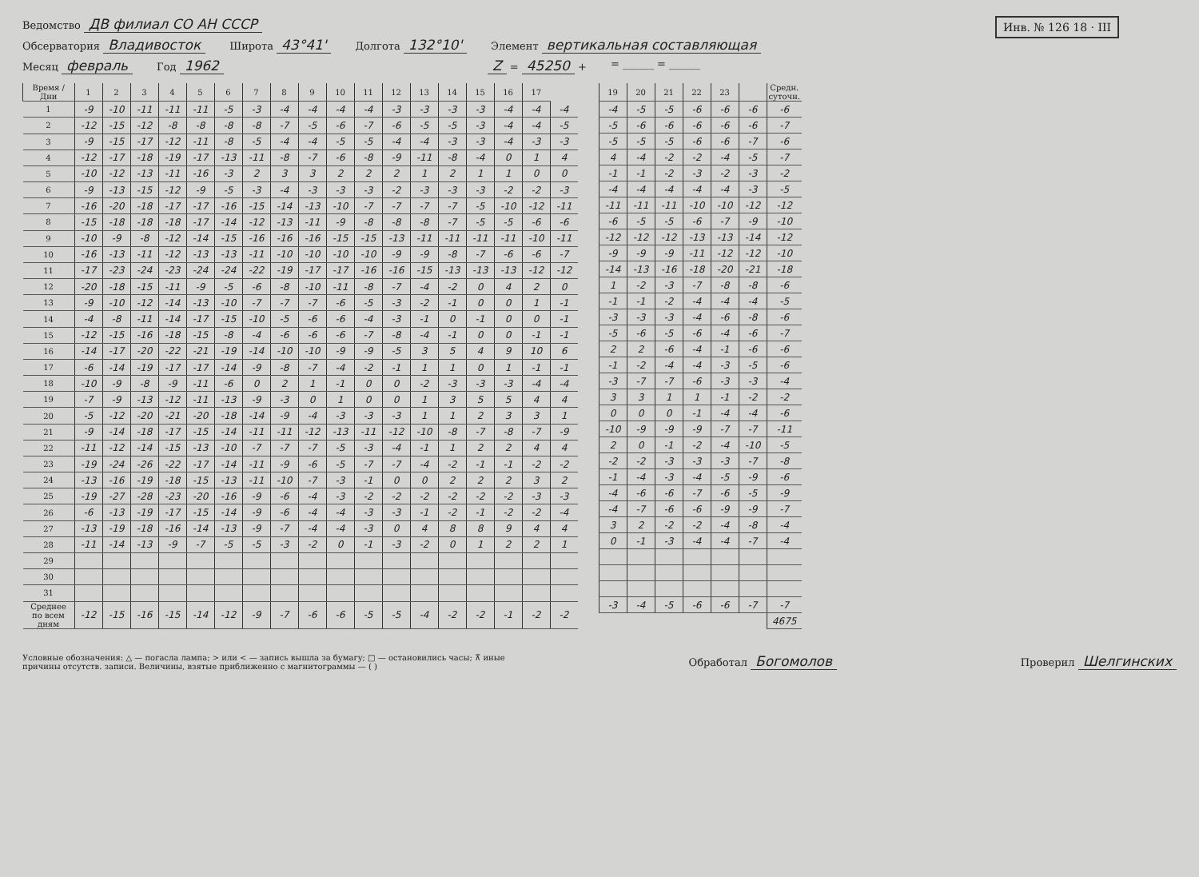Инв. № 126 18 · III
Ведомство ДВ филиал СО АН СССР
Обсерватория Владивосток Широта 43°41' Долгота 132°10' Элемент вертикальная составляющая
Месяц февраль Год 1962 Z = 45250 + = ______ = ______
| Время / Дни | 1 | 2 | 3 | 4 | 5 | 6 | 7 | 8 | 9 | 10 | 11 | 12 | 13 | 14 | 15 | 16 | 17 | |
| --- | --- | --- | --- | --- | --- | --- | --- | --- | --- | --- | --- | --- | --- | --- | --- | --- | --- | --- |
| 1 | -9 | -10 | -11 | -11 | -11 | -5 | -3 | -4 | -4 | -4 | -4 | -3 | -3 | -3 | -3 | -4 | -4 | -4 |
| 2 | -12 | -15 | -12 | -8 | -8 | -8 | -8 | -7 | -5 | -6 | -7 | -6 | -5 | -5 | -3 | -4 | -4 | -5 |
| 3 | -9 | -15 | -17 | -12 | -11 | -8 | -5 | -4 | -4 | -5 | -5 | -4 | -4 | -3 | -3 | -4 | -3 | -3 |
| 4 | -12 | -17 | -18 | -19 | -17 | -13 | -11 | -8 | -7 | -6 | -8 | -9 | -11 | -8 | -4 | 0 | 1 | 4 |
| 5 | -10 | -12 | -13 | -11 | -16 | -3 | 2 | 3 | 3 | 2 | 2 | 2 | 1 | 2 | 1 | 1 | 0 | 0 |
| 6 | -9 | -13 | -15 | -12 | -9 | -5 | -3 | -4 | -3 | -3 | -3 | -2 | -3 | -3 | -3 | -2 | -2 | -3 |
| 7 | -16 | -20 | -18 | -17 | -17 | -16 | -15 | -14 | -13 | -10 | -7 | -7 | -7 | -7 | -5 | -10 | -12 | -11 |
| 8 | -15 | -18 | -18 | -18 | -17 | -14 | -12 | -13 | -11 | -9 | -8 | -8 | -8 | -7 | -5 | -5 | -6 | -6 |
| 9 | -10 | -9 | -8 | -12 | -14 | -15 | -16 | -16 | -16 | -15 | -15 | -13 | -11 | -11 | -11 | -11 | -10 | -11 |
| 10 | -16 | -13 | -11 | -12 | -13 | -13 | -11 | -10 | -10 | -10 | -10 | -9 | -9 | -8 | -7 | -6 | -6 | -7 |
| 11 | -17 | -23 | -24 | -23 | -24 | -24 | -22 | -19 | -17 | -17 | -16 | -16 | -15 | -13 | -13 | -13 | -12 | -12 |
| 12 | -20 | -18 | -15 | -11 | -9 | -5 | -6 | -8 | -10 | -11 | -8 | -7 | -4 | -2 | 0 | 4 | 2 | 0 |
| 13 | -9 | -10 | -12 | -14 | -13 | -10 | -7 | -7 | -7 | -6 | -5 | -3 | -2 | -1 | 0 | 0 | 1 | -1 |
| 14 | -4 | -8 | -11 | -14 | -17 | -15 | -10 | -5 | -6 | -6 | -4 | -3 | -1 | 0 | -1 | 0 | 0 | -1 |
| 15 | -12 | -15 | -16 | -18 | -15 | -8 | -4 | -6 | -6 | -6 | -7 | -8 | -4 | -1 | 0 | 0 | -1 | -1 |
| 16 | -14 | -17 | -20 | -22 | -21 | -19 | -14 | -10 | -10 | -9 | -9 | -5 | 3 | 5 | 4 | 9 | 10 | 6 |
| 17 | -6 | -14 | -19 | -17 | -17 | -14 | -9 | -8 | -7 | -4 | -2 | -1 | 1 | 1 | 0 | 1 | -1 | -1 |
| 18 | -10 | -9 | -8 | -9 | -11 | -6 | 0 | 2 | 1 | -1 | 0 | 0 | -2 | -3 | -3 | -3 | -4 | -4 |
| 19 | -7 | -9 | -13 | -12 | -11 | -13 | -9 | -3 | 0 | 1 | 0 | 0 | 1 | 3 | 5 | 5 | 4 | 4 |
| 20 | -5 | -12 | -20 | -21 | -20 | -18 | -14 | -9 | -4 | -3 | -3 | -3 | 1 | 1 | 2 | 3 | 3 | 1 |
| 21 | -9 | -14 | -18 | -17 | -15 | -14 | -11 | -11 | -12 | -13 | -11 | -12 | -10 | -8 | -7 | -8 | -7 | -9 |
| 22 | -11 | -12 | -14 | -15 | -13 | -10 | -7 | -7 | -7 | -5 | -3 | -4 | -1 | 1 | 2 | 2 | 4 | 4 |
| 23 | -19 | -24 | -26 | -22 | -17 | -14 | -11 | -9 | -6 | -5 | -7 | -7 | -4 | -2 | -1 | -1 | -2 | -2 |
| 24 | -13 | -16 | -19 | -18 | -15 | -13 | -11 | -10 | -7 | -3 | -1 | 0 | 0 | 2 | 2 | 2 | 3 | 2 |
| 25 | -19 | -27 | -28 | -23 | -20 | -16 | -9 | -6 | -4 | -3 | -2 | -2 | -2 | -2 | -2 | -2 | -3 | -3 |
| 26 | -6 | -13 | -19 | -17 | -15 | -14 | -9 | -6 | -4 | -4 | -3 | -3 | -1 | -2 | -1 | -2 | -2 | -4 |
| 27 | -13 | -19 | -18 | -16 | -14 | -13 | -9 | -7 | -4 | -4 | -3 | 0 | 4 | 8 | 8 | 9 | 4 | 4 |
| 28 | -11 | -14 | -13 | -9 | -7 | -5 | -5 | -3 | -2 | 0 | -1 | -3 | -2 | 0 | 1 | 2 | 2 | 1 |
| 29 | | | | | | | | | | | | | | | | | | |
| 30 | | | | | | | | | | | | | | | | | | |
| 31 | | | | | | | | | | | | | | | | | | |
| Среднее по всем дням | -12 | -15 | -16 | -15 | -14 | -12 | -9 | -7 | -6 | -6 | -5 | -5 | -4 | -2 | -2 | -1 | -2 | -2 |
| 19 | 20 | 21 | 22 | 23 | | Средн. суточн. |
| --- | --- | --- | --- | --- | --- | --- |
| -4 | -5 | -5 | -6 | -6 | -6 | -6 |
| -5 | -6 | -6 | -6 | -6 | -6 | -7 |
| -5 | -5 | -5 | -6 | -6 | -7 | -6 |
| 4 | -4 | -2 | -2 | -4 | -5 | -7 |
| -1 | -1 | -2 | -3 | -2 | -3 | -2 |
| -4 | -4 | -4 | -4 | -4 | -3 | -5 |
| -11 | -11 | -11 | -10 | -10 | -12 | -12 |
| -6 | -5 | -5 | -6 | -7 | -9 | -10 |
| -12 | -12 | -12 | -13 | -13 | -14 | -12 |
| -9 | -9 | -9 | -11 | -12 | -12 | -10 |
| -14 | -13 | -16 | -18 | -20 | -21 | -18 |
| 1 | -2 | -3 | -7 | -8 | -8 | -6 |
| -1 | -1 | -2 | -4 | -4 | -4 | -5 |
| -3 | -3 | -3 | -4 | -6 | -8 | -6 |
| -5 | -6 | -5 | -6 | -4 | -6 | -7 |
| 2 | 2 | -6 | -4 | -1 | -6 | -6 |
| -1 | -2 | -4 | -4 | -3 | -5 | -6 |
| -3 | -7 | -7 | -6 | -3 | -3 | -4 |
| 3 | 3 | 1 | 1 | -1 | -2 | -2 |
| 0 | 0 | 0 | -1 | -4 | -4 | -6 |
| -10 | -9 | -9 | -9 | -7 | -7 | -11 |
| 2 | 0 | -1 | -2 | -4 | -10 | -5 |
| -2 | -2 | -3 | -3 | -3 | -7 | -8 |
| -1 | -4 | -3 | -4 | -5 | -9 | -6 |
| -4 | -6 | -6 | -7 | -6 | -5 | -9 |
| -4 | -7 | -6 | -6 | -9 | -9 | -7 |
| 3 | 2 | -2 | -2 | -4 | -8 | -4 |
| 0 | -1 | -3 | -4 | -4 | -7 | -4 |
| -3 | -4 | -5 | -6 | -6 | -7 | -7 |
| | | | | | | 4675 |
Условные обозначения: △ — погасла лампа; > или < — запись вышла за бумагу; □ — остановились часы; ⊼ иные
причины отсутств. записи. Величины, взятые приближенно с магнитограммы — ( )
Обработал Богомолов
Проверил Шелгинских